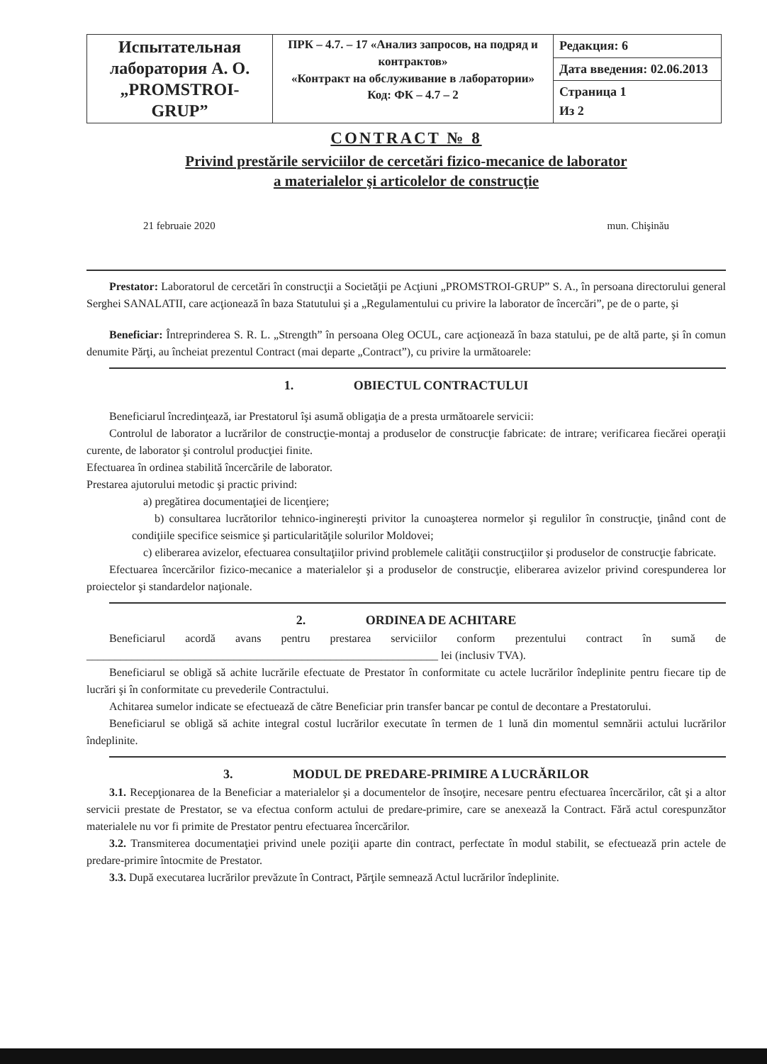| Испытательная лаборатория А. О. „PROMSTROI-GRUP” | ПРК – 4.7. – 17 «Анализ запросов, на подряд и контрактов» «Контракт на обслуживание в лаборатории» Код: ФК – 4.7 – 2 | Редакция: 6 |
| | | Дата введения: 02.06.2013 |
| | | Страница 1 Из 2 |
CONTRACT № 8
Privind prestările serviciilor de cercetări fizico-mecanice de laborator
a materialelor şi articolelor de construcţie
21 februaie 2020 mun. Chişinău
Prestator: Laboratorul de cercetări în construcţii a Societăţii pe Acţiuni „PROMSTROI-GRUP” S. A., în persoana directorului general Serghei SANALATII, care acţionează în baza Statutului şi a „Regulamentului cu privire la laborator de încercări”, pe de o parte, şi
Beneficiar: Întreprinderea S. R. L. „Strength” în persoana Oleg OCUL, care acţionează în baza statului, pe de altă parte, şi în comun denumite Părţi, au încheiat prezentul Contract (mai departe „Contract”), cu privire la următoarele:
1. OBIECTUL CONTRACTULUI
Beneficiarul încredinţează, iar Prestatorul îşi asumă obligaţia de a presta următoarele servicii:
Controlul de laborator a lucrărilor de construcţie-montaj a produselor de construcţie fabricate: de intrare; verificarea fiecărei operaţii curente, de laborator şi controlul producţiei finite.
Efectuarea în ordinea stabilită încercările de laborator.
Prestarea ajutorului metodic şi practic privind:
a) pregătirea documentaţiei de licenţiere;
b) consultarea lucrătorilor tehnico-inginereşti privitor la cunoaşterea normelor şi regulilor în construcţie, ţinând cont de condiţiile specifice seismice şi particularităţile solurilor Moldovei;
c) eliberarea avizelor, efectuarea consultaţiilor privind problemele calităţii construcţiilor şi produselor de construcţie fabricate.
Efectuarea încercărilor fizico-mecanice a materialelor şi a produselor de construcţie, eliberarea avizelor privind corespunderea lor proiectelor şi standardelor naţionale.
2. ORDINEA DE ACHITARE
Beneficiarul acordă avans pentru prestarea serviciilor conform prezentului contract în sumă de ______________________________________________________________ lei (inclusiv TVA).
Beneficiarul se obligă să achite lucrările efectuate de Prestator în conformitate cu actele lucrărilor îndeplinite pentru fiecare tip de lucrări şi în conformitate cu prevederile Contractului.
Achitarea sumelor indicate se efectuează de către Beneficiar prin transfer bancar pe contul de decontare a Prestatorului.
Beneficiarul se obligă să achite integral costul lucrărilor executate în termen de 1 lună din momentul semnării actului lucrărilor îndeplinite.
3. MODUL DE PREDARE-PRIMIRE A LUCRĂRILOR
3.1. Recepţionarea de la Beneficiar a materialelor şi a documentelor de însoţire, necesare pentru efectuarea încercărilor, cât şi a altor servicii prestate de Prestator, se va efectua conform actului de predare-primire, care se anexează la Contract. Fără actul corespunzător materialele nu vor fi primite de Prestator pentru efectuarea încercărilor.
3.2. Transmiterea documentaţiei privind unele poziţii aparte din contract, perfectate în modul stabilit, se efectuează prin actele de predare-primire întocmite de Prestator.
3.3. După executarea lucrărilor prevăzute în Contract, Părţile semnează Actul lucrărilor îndeplinite.